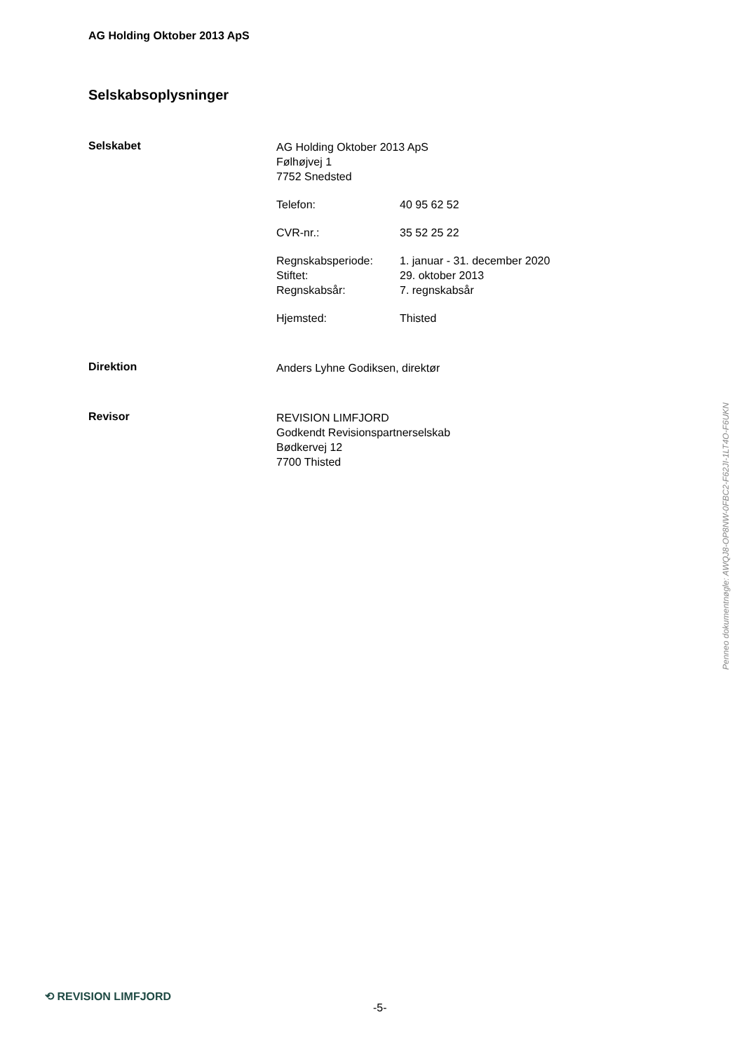AG Holding Oktober 2013 ApS
Selskabsoplysninger
Selskabet
AG Holding Oktober 2013 ApS
Følhøjvej 1
7752 Snedsted
Telefon: 40 95 62 52
CVR-nr.: 35 52 25 22
Regnskabsperiode: 1. januar - 31. december 2020
Stiftet: 29. oktober 2013
Regnskabsår: 7. regnskabsår
Hjemsted: Thisted
Direktion
Anders Lyhne Godiksen, direktør
Revisor
REVISION LIMFJORD
Godkendt Revisionspartnerselskab
Bødkervej 12
7700 Thisted
Penneo dokumentnøgle: AWQJ8-OP8NW-0FBC2-F62JI-1LT4O-F6UKN
⟲ REVISION LIMFJORD
-5-